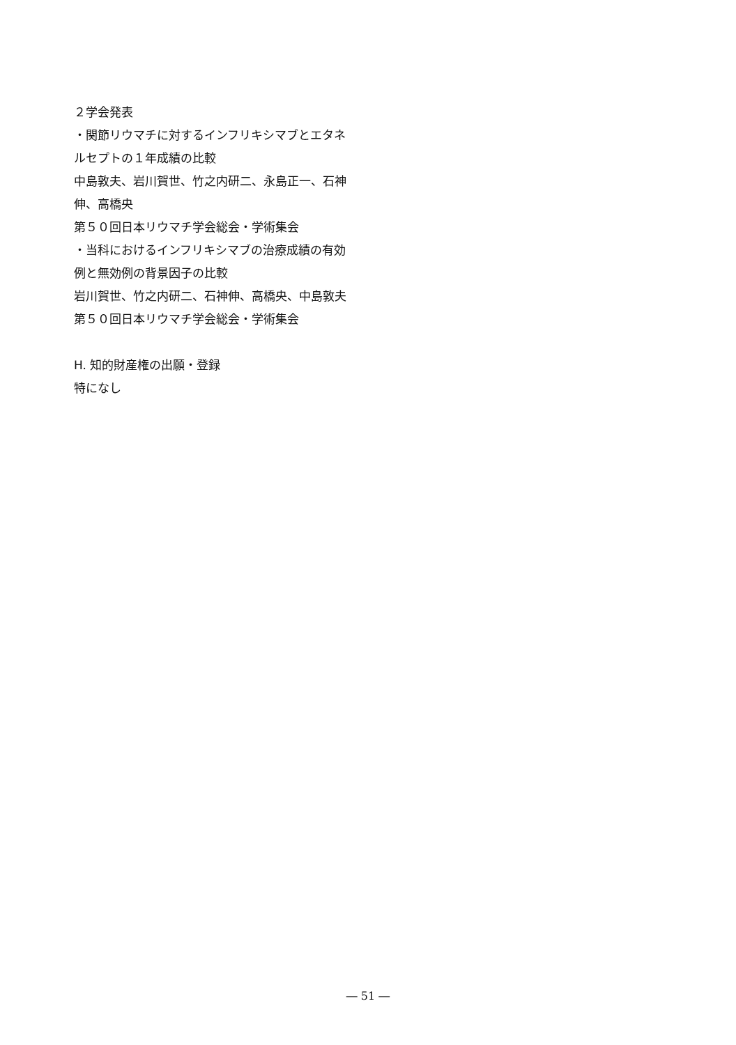２学会発表
・関節リウマチに対するインフリキシマブとエタネルセプトの１年成績の比較
中島敦夫、岩川賀世、竹之内研二、永島正一、石神伸、高橋央
第５０回日本リウマチ学会総会・学術集会
・当科におけるインフリキシマブの治療成績の有効例と無効例の背景因子の比較
岩川賀世、竹之内研二、石神伸、高橋央、中島敦夫
第５０回日本リウマチ学会総会・学術集会
H. 知的財産権の出願・登録
特になし
― 51 ―